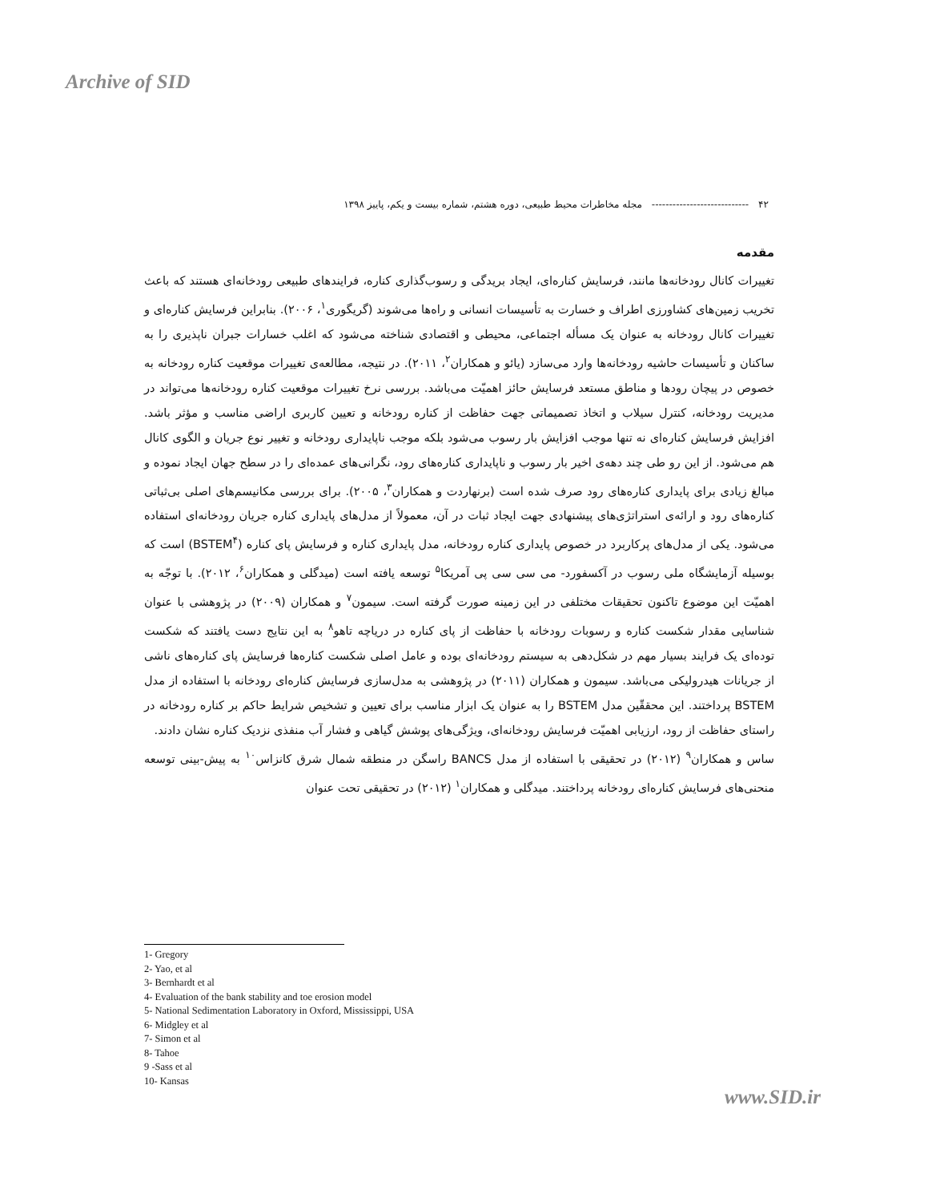Archive of SID
۴۲ ---------------------------- مجله مخاطرات محیط طبیعی، دوره هشتم، شماره بیست و یکم، پاییز ۱۳۹۸
مقدمه
تغییرات کانال رودخانه‌ها مانند، فرسایش کناره‌ای، ایجاد بریدگی و رسوب‌گذاری کناره، فرایندهای طبیعی رودخانه‌ای هستند که باعث تخریب زمین‌های کشاورزی اطراف و خسارت به تأسیسات انسانی و راه‌ها می‌شوند (گریگوری<sup>۱</sup>، ۲۰۰۶). بنابراین فرسایش کناره‌ای و تغییرات کانال رودخانه به عنوان یک مسأله اجتماعی، محیطی و اقتصادی شناخته می‌شود که اغلب خسارات جبران ناپذیری را به ساکنان و تأسیسات حاشیه رودخانه‌ها وارد می‌سازد (یائو و همکاران<sup>۲</sup>، ۲۰۱۱). در نتیجه، مطالعه‌ی تغییرات موقعیت کناره رودخانه به خصوص در پیچان رودها و مناطق مستعد فرسایش حائز اهمیّت می‌باشد. بررسی نرخ تغییرات موقعیت کناره رودخانه‌ها می‌تواند در مدیریت رودخانه، کنترل سیلاب و اتخاذ تصمیماتی جهت حفاظت از کناره رودخانه و تعیین کاربری اراضی مناسب و مؤثر باشد. افزایش فرسایش کناره‌ای نه تنها موجب افزایش بار رسوب می‌شود بلکه موجب ناپایداری رودخانه و تغییر نوع جریان و الگوی کانال هم می‌شود. از این رو طی چند دهه‌ی اخیر بار رسوب و ناپایداری کناره‌های رود، نگرانی‌های عمده‌ای را در سطح جهان ایجاد نموده و مبالغ زیادی برای پایداری کناره‌های رود صرف شده است (برنهاردت و همکاران<sup>۳</sup>، ۲۰۰۵). برای بررسی مکانیسم‌های اصلی بی‌ثباتی کناره‌های رود و ارائه‌ی استراتژی‌های پیشنهادی جهت ایجاد ثبات در آن، معمولاً از مدل‌های پایداری کناره جریان رودخانه‌ای استفاده می‌شود. یکی از مدل‌های پرکاربرد در خصوص پایداری کناره رودخانه، مدل پایداری کناره و فرسایش پای کناره (BSTEM<sup>۴</sup>) است که بوسیله آزمایشگاه ملی رسوب در آکسفورد- می سی سی پی آمریکا<sup>۵</sup> توسعه یافته است (میدگلی و همکاران<sup>۶</sup>، ۲۰۱۲). با توجّه به اهمیّت این موضوع تاکنون تحقیقات مختلفی در این زمینه صورت گرفته است. سیمون<sup>۷</sup> و همکاران (۲۰۰۹) در پژوهشی با عنوان شناسایی مقدار شکست کناره و رسوبات رودخانه با حفاظت از پای کناره در دریاچه تاهو<sup>۸</sup> به این نتایج دست یافتند که شکست توده‌ای یک فرایند بسیار مهم در شکل‌دهی به سیستم رودخانه‌ای بوده و عامل اصلی شکست کناره‌ها فرسایش پای کناره‌های ناشی از جریانات هیدرولیکی می‌باشد. سیمون و همکاران (۲۰۱۱) در پژوهشی به مدل‌سازی فرسایش کناره‌ای رودخانه با استفاده از مدل BSTEM پرداختند. این محققّین مدل BSTEM را به عنوان یک ابزار مناسب برای تعیین و تشخیص شرایط حاکم بر کناره رودخانه در راستای حفاظت از رود، ارزیابی اهمیّت فرسایش رودخانه‌ای، ویژگی‌های پوشش گیاهی و فشار آب منفذی نزدیک کناره نشان دادند.
ساس و همکاران<sup>۹</sup> (۲۰۱۲) در تحقیقی با استفاده از مدل BANCS راسگن در منطقه شمال شرق کانزاس<sup>۱۰</sup> به پیش-بینی توسعه منحنی‌های فرسایش کناره‌ای رودخانه پرداختند. میدگلی و همکاران<sup>۱</sup> (۲۰۱۲) در تحقیقی تحت عنوان
1- Gregory
2- Yao, et al
3- Bernhardt et al
4- Evaluation of the bank stability and toe erosion model
5- National Sedimentation Laboratory in Oxford, Mississippi, USA
6- Midgley et al
7- Simon et al
8- Tahoe
9 -Sass et al
10- Kansas
www.SID.ir